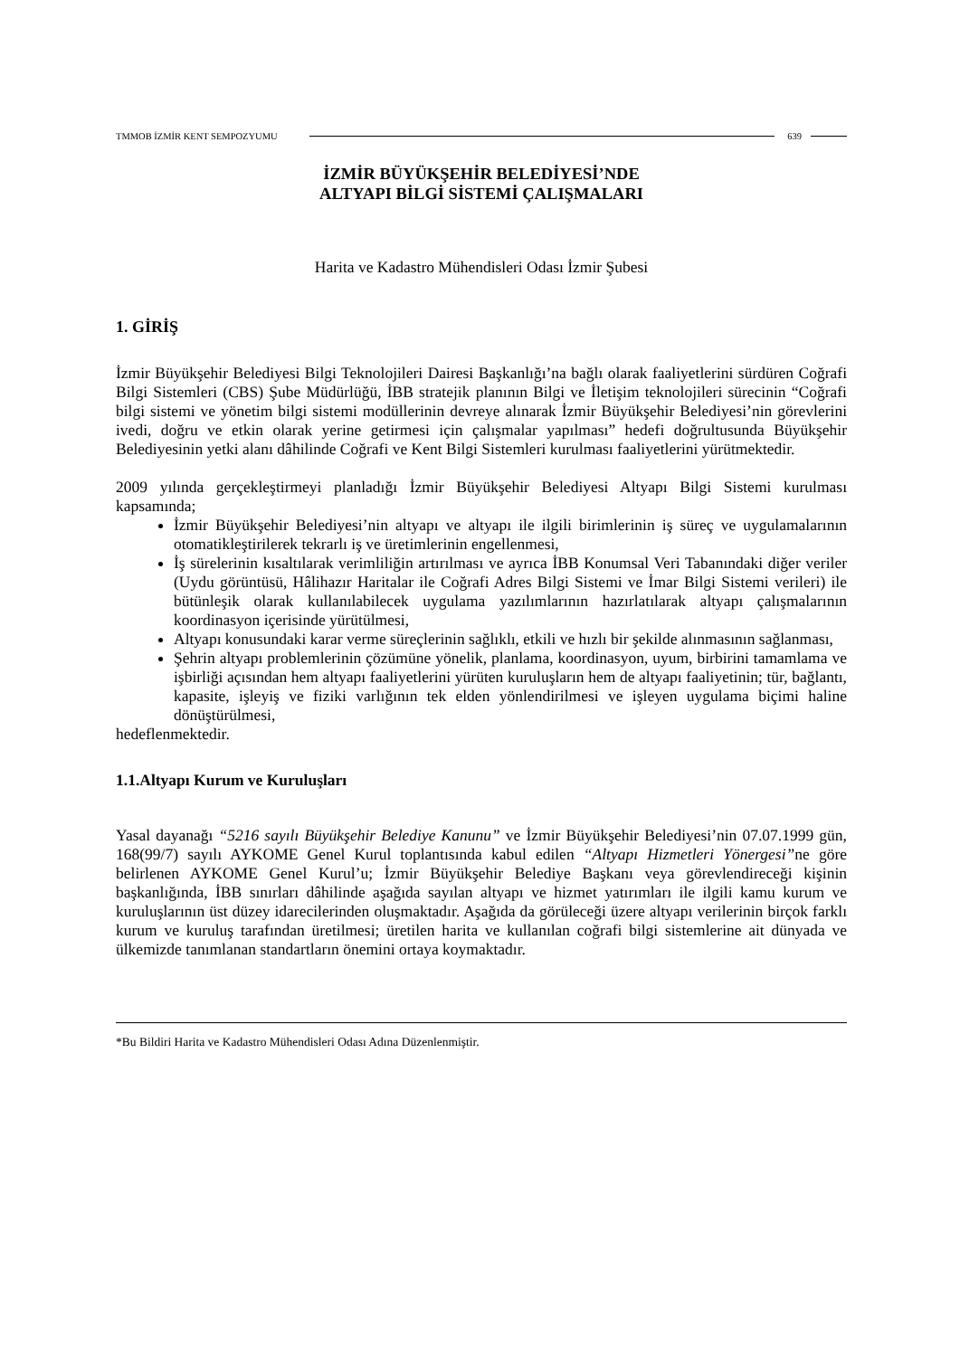TMMOB İZMİR KENT SEMPOZYUMU 639
İZMİR BÜYÜKŞEHİR BELEDİYESİ’NDE
ALTYAPI BİLGİ SİSTEMİ ÇALIŞMALARI
Harita ve Kadastro Mühendisleri Odası İzmir Şubesi
1. GİRİŞ
İzmir Büyükşehir Belediyesi Bilgi Teknolojileri Dairesi Başkanlığı’na bağlı olarak faaliyetlerini sürdüren Coğrafi Bilgi Sistemleri (CBS) Şube Müdürlüğü, İBB stratejik planının Bilgi ve İletişim teknolojileri sürecinin “Coğrafi bilgi sistemi ve yönetim bilgi sistemi modüllerinin devreye alınarak İzmir Büyükşehir Belediyesi’nin görevlerini ivedi, doğru ve etkin olarak yerine getirmesi için çalışmalar yapılması” hedefi doğrultusunda Büyükşehir Belediyesinin yetki alanı dâhilinde Coğrafi ve Kent Bilgi Sistemleri kurulması faaliyetlerini yürütmektedir.
2009 yılında gerçekleştirmeyi planladığı İzmir Büyükşehir Belediyesi Altyapı Bilgi Sistemi kurulması kapsamında;
İzmir Büyükşehir Belediyesi’nin altyapı ve altyapı ile ilgili birimlerinin iş süreç ve uygulamalarının otomatikleştirilerek tekrarlı iş ve üretimlerinin engellenmesi,
İş sürelerinin kısaltılarak verimliliğin artırılması ve ayrıca İBB Konumsal Veri Tabanındaki diğer veriler (Uydu görüntüsü, Hâlihazır Haritalar ile Coğrafi Adres Bilgi Sistemi ve İmar Bilgi Sistemi verileri) ile bütünleşik olarak kullanılabilecek uygulama yazılımlarının hazırlatılarak altyapı çalışmalarının koordinasyon içerisinde yürütülmesi,
Altyapı konusundaki karar verme süreçlerinin sağlıklı, etkili ve hızlı bir şekilde alınmasının sağlanması,
Şehrin altyapı problemlerinin çözümüne yönelik, planlama, koordinasyon, uyum, birbirini tamamlama ve işbirliği açısından hem altyapı faaliyetlerini yürüten kuruluşların hem de altyapı faaliyetinin; tür, bağlantı, kapasite, işleyiş ve fiziki varlığının tek elden yönlendirilmesi ve işleyen uygulama biçimi haline dönüştürülmesi,
hedeflenmektedir.
1.1.Altyapı Kurum ve Kuruluşları
Yasal dayanağı “5216 sayılı Büyükşehir Belediye Kanunu” ve İzmir Büyükşehir Belediyesi’nin 07.07.1999 gün, 168(99/7) sayılı AYKOME Genel Kurul toplantısında kabul edilen “Altyapı Hizmetleri Yönergesi”ne göre belirlenen AYKOME Genel Kurul’u; İzmir Büyükşehir Belediye Başkanı veya görevlendireceği kişinin başkanlığında, İBB sınırları dâhilinde aşağıda sayılan altyapı ve hizmet yatırımları ile ilgili kamu kurum ve kuruluşlarının üst düzey idarecilerinden oluşmaktadır. Aşağıda da görüleceği üzere altyapı verilerinin birçok farklı kurum ve kuruluş tarafından üretilmesi; üretilen harita ve kullanılan coğrafi bilgi sistemlerine ait dünyada ve ülkemizde tanımlanan standartların önemini ortaya koymaktadır.
*Bu Bildiri Harita ve Kadastro Mühendisleri Odası Adına Düzenlenmiştir.